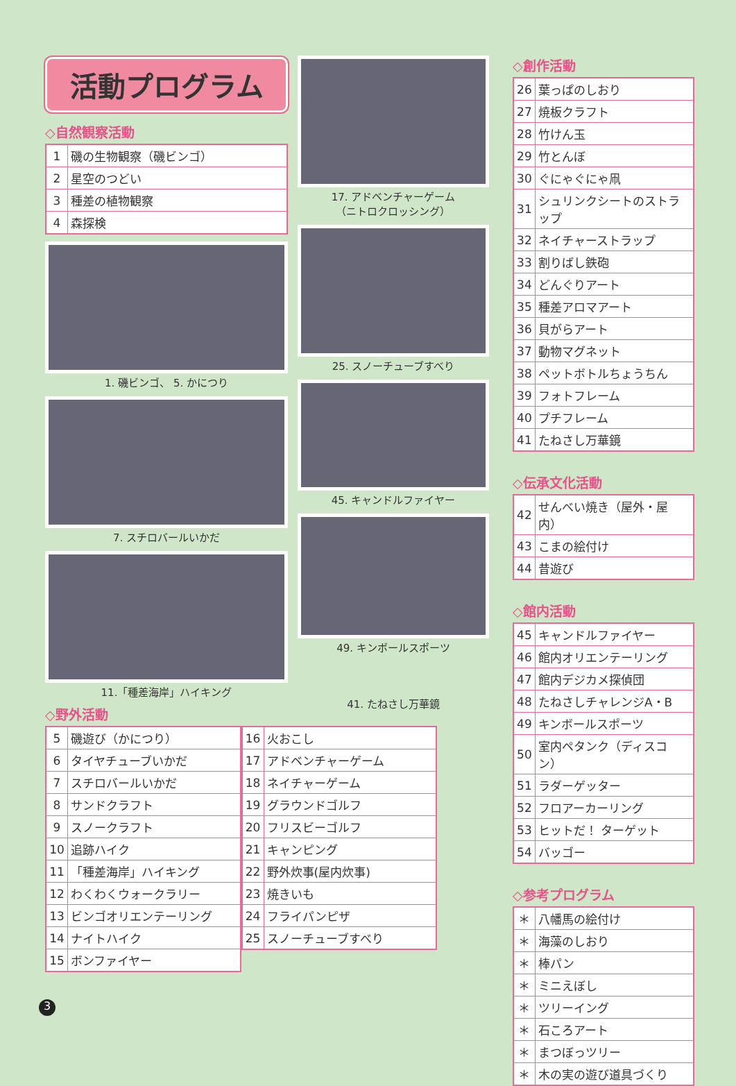活動プログラム
◇自然観察活動
| 1 | 磯の生物観察（磯ビンゴ） |
| 2 | 星空のつどい |
| 3 | 種差の植物観察 |
| 4 | 森探検 |
1. 磯ビンゴ、 5. かにつり
7. スチロバールいかだ
11.「種差海岸」ハイキング
◇野外活動
| 5 | 磯遊び（かにつり） |
| 6 | タイヤチューブいかだ |
| 7 | スチロバールいかだ |
| 8 | サンドクラフト |
| 9 | スノークラフト |
| 10 | 追跡ハイク |
| 11 | 「種差海岸」ハイキング |
| 12 | わくわくウォークラリー |
| 13 | ビンゴオリエンテーリング |
| 14 | ナイトハイク |
| 15 | ボンファイヤー |
| 16 | 火おこし |
| 17 | アドベンチャーゲーム |
| 18 | ネイチャーゲーム |
| 19 | グラウンドゴルフ |
| 20 | フリスビーゴルフ |
| 21 | キャンピング |
| 22 | 野外炊事(屋内炊事) |
| 23 | 焼きいも |
| 24 | フライパンピザ |
| 25 | スノーチューブすべり |
17. アドベンチャーゲーム
（ニトロクロッシング）
25. スノーチューブすべり
45. キャンドルファイヤー
49. キンボールスポーツ
41. たねさし万華鏡
◇創作活動
| 26 | 葉っぱのしおり |
| 27 | 焼板クラフト |
| 28 | 竹けん玉 |
| 29 | 竹とんぼ |
| 30 | ぐにゃぐにゃ凧 |
| 31 | シュリンクシートのストラップ |
| 32 | ネイチャーストラップ |
| 33 | 割りばし鉄砲 |
| 34 | どんぐりアート |
| 35 | 種差アロマアート |
| 36 | 貝がらアート |
| 37 | 動物マグネット |
| 38 | ペットボトルちょうちん |
| 39 | フォトフレーム |
| 40 | プチフレーム |
| 41 | たねさし万華鏡 |
◇伝承文化活動
| 42 | せんべい焼き（屋外・屋内） |
| 43 | こまの絵付け |
| 44 | 昔遊び |
◇館内活動
| 45 | キャンドルファイヤー |
| 46 | 館内オリエンテーリング |
| 47 | 館内デジカメ探偵団 |
| 48 | たねさしチャレンジA・B |
| 49 | キンボールスポーツ |
| 50 | 室内ペタンク（ディスコン） |
| 51 | ラダーゲッター |
| 52 | フロアーカーリング |
| 53 | ヒットだ！ ターゲット |
| 54 | バッゴー |
◇参考プログラム
| ＊ | 八幡馬の絵付け |
| ＊ | 海藻のしおり |
| ＊ | 棒パン |
| ＊ | ミニえぼし |
| ＊ | ツリーイング |
| ＊ | 石ころアート |
| ＊ | まつぼっツリー |
| ＊ | 木の実の遊び道具づくり |
3